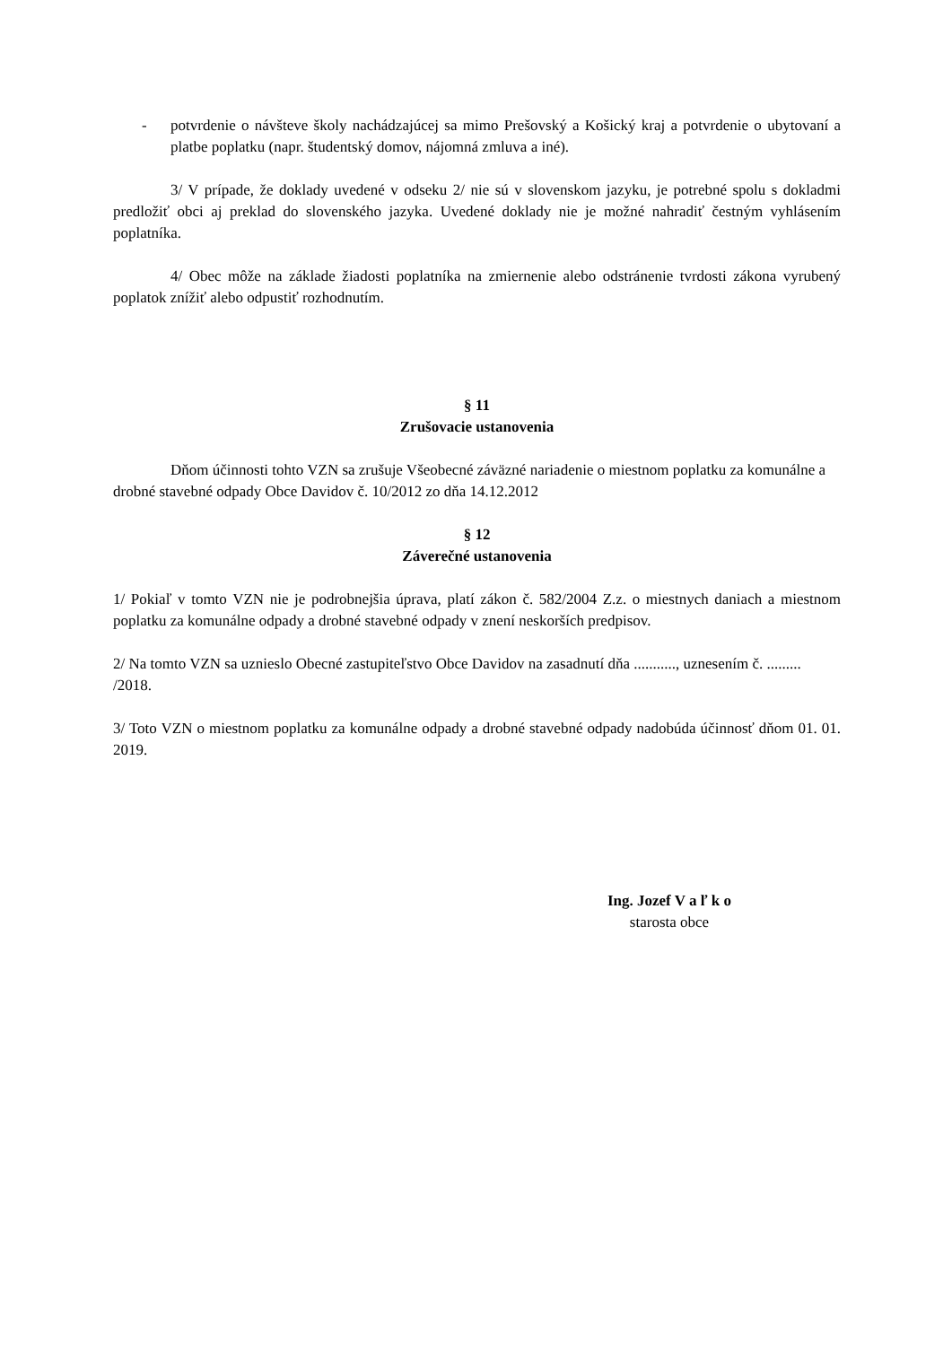- potvrdenie o návšteve školy nachádzajúcej sa mimo Prešovský a Košický kraj a potvrdenie o ubytovaní a platbe poplatku (napr. študentský domov, nájomná zmluva a iné).
3/ V prípade, že doklady uvedené v odseku 2/ nie sú v slovenskom jazyku, je potrebné spolu s dokladmi predložiť obci aj preklad do slovenského jazyka. Uvedené doklady nie je možné nahradiť čestným vyhlásením poplatníka.
4/ Obec môže na základe žiadosti poplatníka na zmiernenie alebo odstránenie tvrdosti zákona vyrubený poplatok znížiť alebo odpustiť rozhodnutím.
§ 11
Zrušovacie ustanovenia
Dňom účinnosti tohto VZN sa zrušuje Všeobecné záväzné nariadenie o miestnom poplatku za komunálne a drobné stavebné odpady Obce Davidov č. 10/2012 zo dňa 14.12.2012
§ 12
Záverečné ustanovenia
1/ Pokiaľ v tomto VZN nie je podrobnejšia úprava, platí zákon č. 582/2004 Z.z. o miestnych daniach a miestnom poplatku za komunálne odpady a drobné stavebné odpady v znení neskorších predpisov.
2/ Na tomto VZN sa uznieslo Obecné zastupiteľstvo Obce Davidov na zasadnutí dňa ..........., uznesením č. ......... /2018.
3/ Toto VZN o miestnom poplatku za komunálne odpady a drobné stavebné odpady nadobúda účinnosť dňom 01. 01. 2019.
Ing. Jozef V a ľ k o
starosta obce